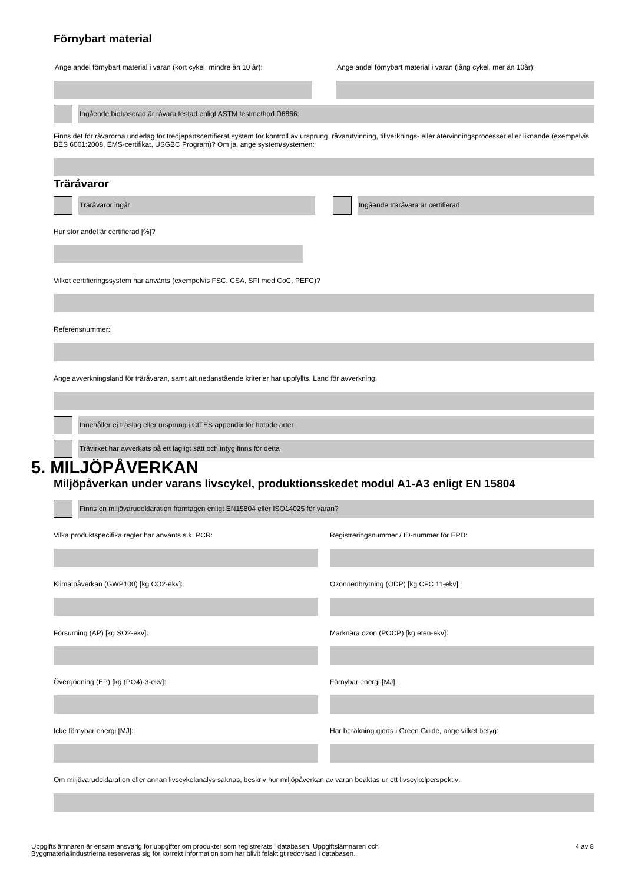Förnybart material
Ange andel förnybart material i varan (kort cykel, mindre än 10 år):
Ange andel förnybart material i varan (lång cykel, mer än 10år):
Ingående biobaserad är råvara testad enligt ASTM testmethod D6866:
Finns det för råvarorna underlag för tredjepartscertifierat system för kontroll av ursprung, råvarutvinning, tillverknings- eller återvinningsprocesser eller liknande (exempelvis BES 6001:2008, EMS-certifikat, USGBC Program)? Om ja, ange system/systemen:
Träråvaror
Träråvaror ingår Ingående träråvara är certifierad
Hur stor andel är certifierad [%]?
Vilket certifieringssystem har använts (exempelvis FSC, CSA, SFI med CoC, PEFC)?
Referensnummer:
Ange avverkningsland för träråvaran, samt att nedanstående kriterier har uppfyllts. Land för avverkning:
Innehåller ej träslag eller ursprung i CITES appendix för hotade arter
Trävirket har avverkats på ett lagligt sätt och intyg finns för detta
5. MILJÖPÅVERKAN
Miljöpåverkan under varans livscykel, produktionsskedet modul A1-A3 enligt EN 15804
Finns en miljövarudeklaration framtagen enligt EN15804 eller ISO14025 för varan?
Vilka produktspecifika regler har använts s.k. PCR:
Klimatpåverkan (GWP100) [kg CO2-ekv]:
Försurning (AP) [kg SO2-ekv]:
Övergödning (EP) [kg (PO4)-3-ekv]:
Icke förnybar energi [MJ]:
Registreringsnummer / ID-nummer för EPD:
Ozonnedbrytning (ODP) [kg CFC 11-ekv]:
Marknära ozon (POCP) [kg eten-ekv]:
Förnybar energi [MJ]:
Har beräkning gjorts i Green Guide, ange vilket betyg:
Om miljövarudeklaration eller annan livscykelanalys saknas, beskriv hur miljöpåverkan av varan beaktas ur ett livscykelperspektiv:
Uppgiftslämnaren är ensam ansvarig för uppgifter om produkter som registrerats i databasen. Uppgiftslämnaren och
Byggmaterialindustrierna reserveras sig för korrekt information som har blivit felaktigt redovisad i databasen.
4 av 8